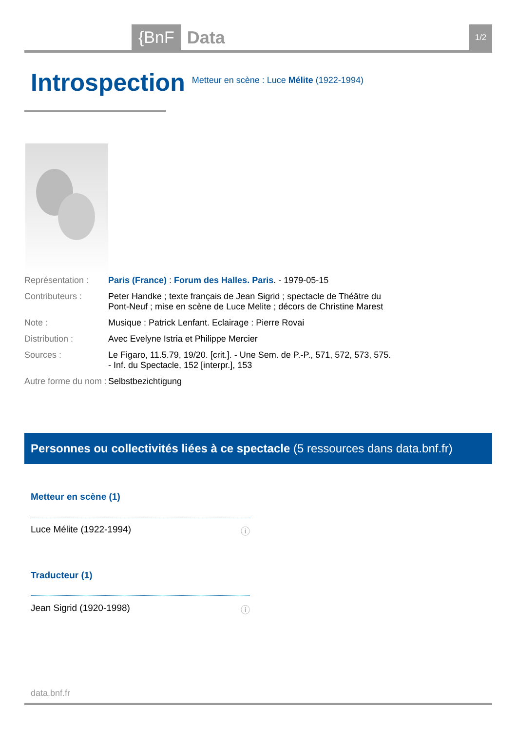{BnF Data 1/2
Introspection
Metteur en scène : Luce Mélite (1922-1994)
| Représentation : | Paris (France) : Forum des Halles. Paris . - 1979-05-15 |
| Contributeurs : | Peter Handke ; texte français de Jean Sigrid ; spectacle de Théâtre du Pont-Neuf ; mise en scène de Luce Melite ; décors de Christine Marest |
| Note : | Musique : Patrick Lenfant. Eclairage : Pierre Rovai |
| Distribution : | Avec Evelyne Istria et Philippe Mercier |
| Sources : | Le Figaro, 11.5.79, 19/20. [crit.]. - Une Sem. de P.-P., 571, 572, 573, 575. - Inf. du Spectacle, 152 [interpr.], 153 |
| Autre forme du nom : | Selbstbezichtigung |
Personnes ou collectivités liées à ce spectacle (5 ressources dans data.bnf.fr)
Metteur en scène (1)
Luce Mélite (1922-1994) ⓘ
Traducteur (1)
Jean Sigrid (1920-1998) ⓘ
data.bnf.fr